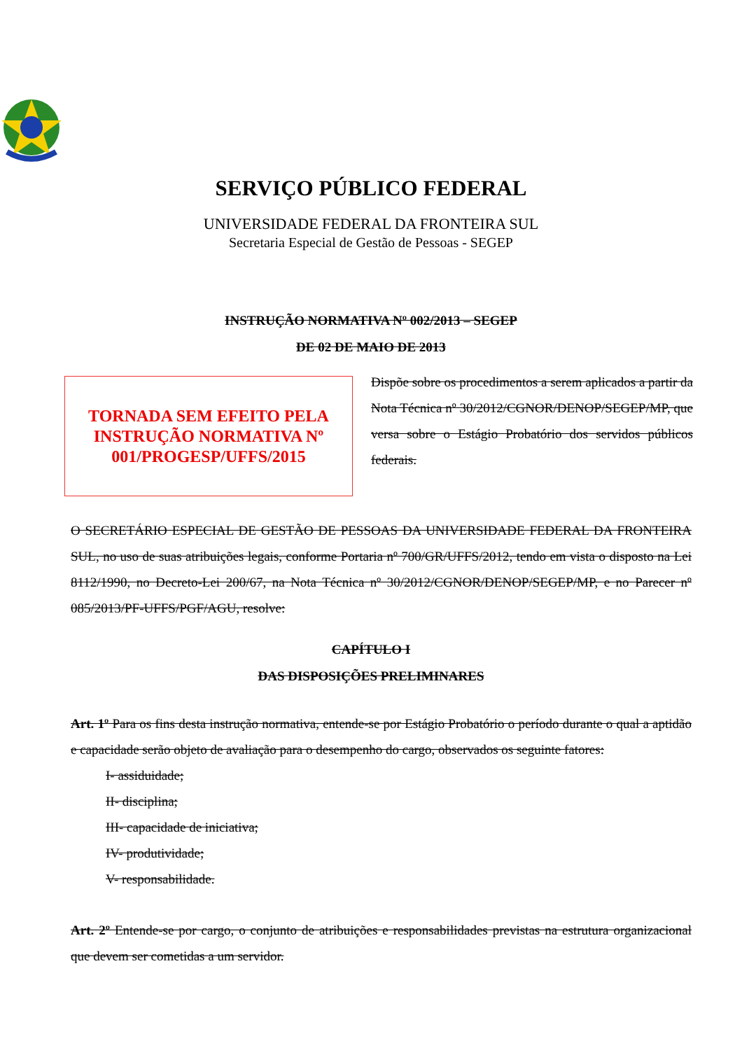SERVIÇO PÚBLICO FEDERAL
UNIVERSIDADE FEDERAL DA FRONTEIRA SUL
Secretaria Especial de Gestão de Pessoas - SEGEP
INSTRUÇÃO NORMATIVA Nº 002/2013 – SEGEP
DE 02 DE MAIO DE 2013
TORNADA SEM EFEITO PELA
INSTRUÇÃO NORMATIVA Nº
001/PROGESP/UFFS/2015
Dispõe sobre os procedimentos a serem aplicados a partir da Nota Técnica nº 30/2012/CGNOR/DENOP/SEGEP/MP, que versa sobre o Estágio Probatório dos servidos públicos federais.
O SECRETÁRIO ESPECIAL DE GESTÃO DE PESSOAS DA UNIVERSIDADE FEDERAL DA FRONTEIRA SUL, no uso de suas atribuições legais, conforme Portaria nº 700/GR/UFFS/2012, tendo em vista o disposto na Lei 8112/1990, no Decreto-Lei 200/67, na Nota Técnica nº 30/2012/CGNOR/DENOP/SEGEP/MP, e no Parecer nº 085/2013/PF-UFFS/PGF/AGU, resolve:
CAPÍTULO I
DAS DISPOSIÇÕES PRELIMINARES
Art. 1º Para os fins desta instrução normativa, entende-se por Estágio Probatório o período durante o qual a aptidão e capacidade serão objeto de avaliação para o desempenho do cargo, observados os seguinte fatores:
I- assiduidade;
II- disciplina;
III- capacidade de iniciativa;
IV- produtividade;
V- responsabilidade.
Art. 2º Entende-se por cargo, o conjunto de atribuições e responsabilidades previstas na estrutura organizacional que devem ser cometidas a um servidor.